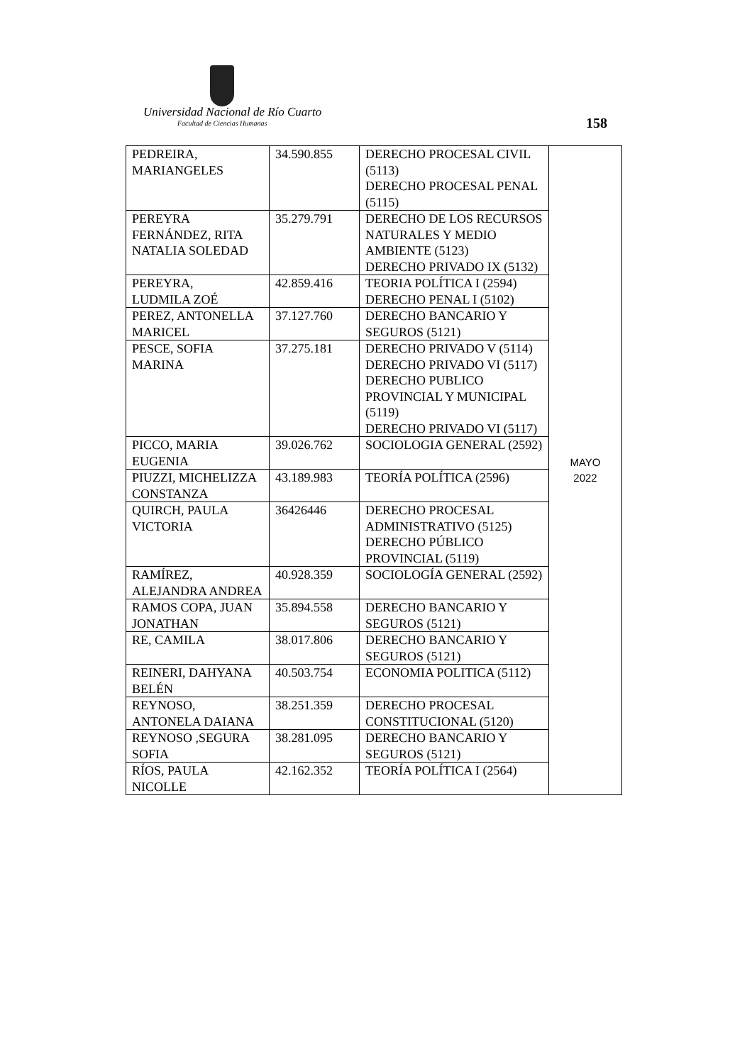Universidad Nacional de Río Cuarto
Facultad de Ciencias Humanas 158
| PEDREIRA, MARIANGELES | 34.590.855 | DERECHO PROCESAL CIVIL (5113) DERECHO PROCESAL PENAL (5115) | MAYO 2022 |
| PEREYRA FERNÁNDEZ, RITA NATALIA SOLEDAD | 35.279.791 | DERECHO DE LOS RECURSOS NATURALES Y MEDIO AMBIENTE (5123) DERECHO PRIVADO IX (5132) | |
| PEREYRA, LUDMILA ZOÉ | 42.859.416 | TEORIA POLÍTICA I (2594) DERECHO PENAL I (5102) | |
| PEREZ, ANTONELLA MARICEL | 37.127.760 | DERECHO BANCARIO Y SEGUROS (5121) | |
| PESCE, SOFIA MARINA | 37.275.181 | DERECHO PRIVADO V (5114) DERECHO PRIVADO VI (5117) DERECHO PUBLICO PROVINCIAL Y MUNICIPAL (5119) DERECHO PRIVADO VI (5117) | |
| PICCO, MARIA EUGENIA | 39.026.762 | SOCIOLOGIA GENERAL (2592) | |
| PIUZZI, MICHELIZZA CONSTANZA | 43.189.983 | TEORÍA POLÍTICA (2596) | |
| QUIRCH, PAULA VICTORIA | 36426446 | DERECHO PROCESAL ADMINISTRATIVO (5125) DERECHO PÚBLICO PROVINCIAL (5119) | |
| RAMÍREZ, ALEJANDRA ANDREA | 40.928.359 | SOCIOLOGÍA GENERAL (2592) | |
| RAMOS COPA, JUAN JONATHAN | 35.894.558 | DERECHO BANCARIO Y SEGUROS (5121) | |
| RE, CAMILA | 38.017.806 | DERECHO BANCARIO Y SEGUROS (5121) | |
| REINERI, DAHYANA BELÉN | 40.503.754 | ECONOMIA POLITICA (5112) | |
| REYNOSO, ANTONELA DAIANA | 38.251.359 | DERECHO PROCESAL CONSTITUCIONAL (5120) | |
| REYNOSO ,SEGURA SOFIA | 38.281.095 | DERECHO BANCARIO Y SEGUROS (5121) | |
| RÍOS, PAULA NICOLLE | 42.162.352 | TEORÍA POLÍTICA I (2564) | |